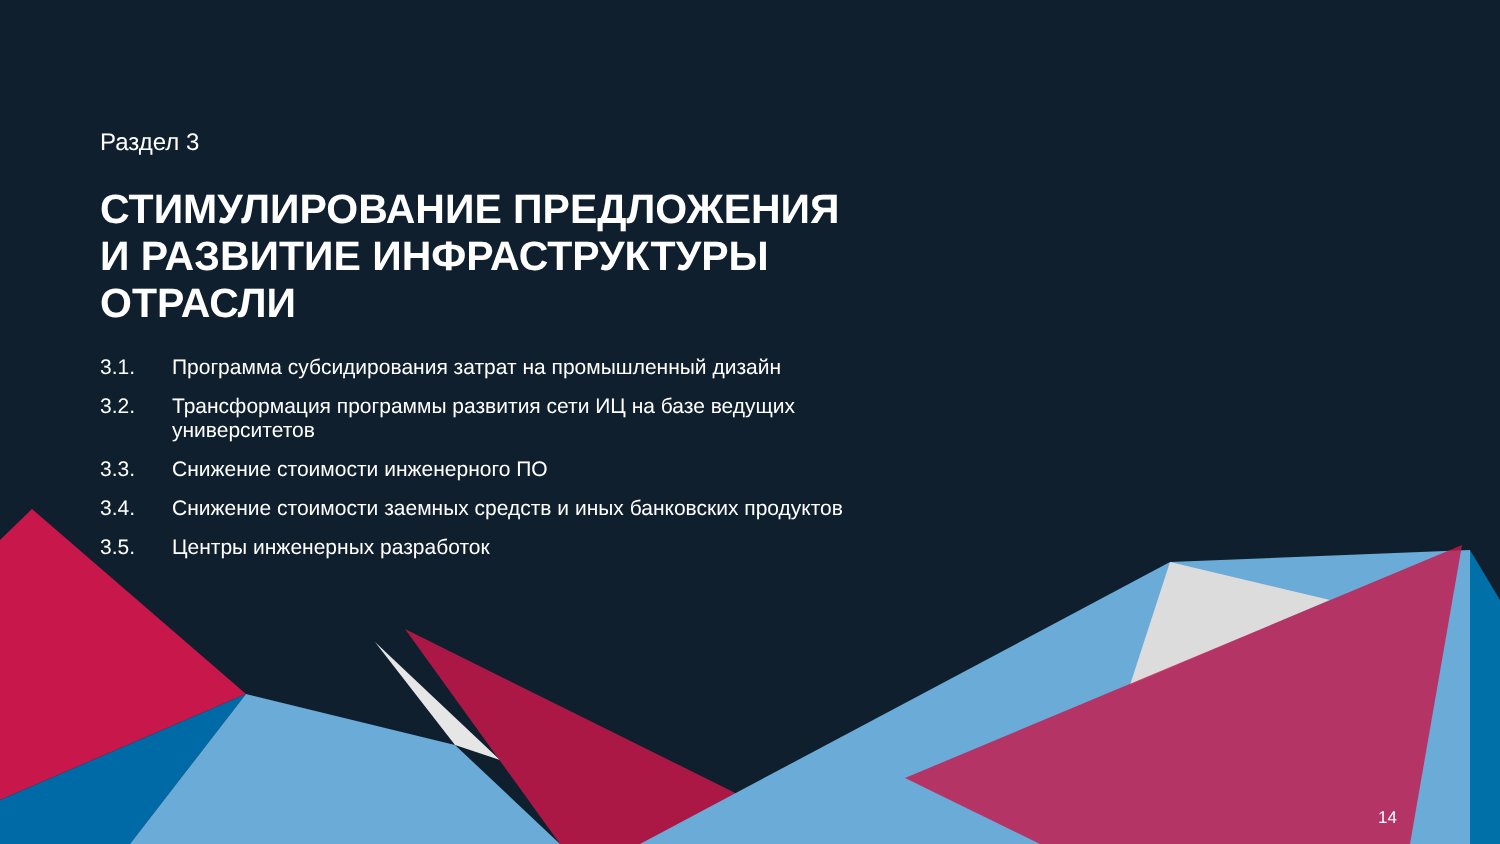Раздел 3
СТИМУЛИРОВАНИЕ ПРЕДЛОЖЕНИЯ И РАЗВИТИЕ ИНФРАСТРУКТУРЫ ОТРАСЛИ
3.1. Программа субсидирования затрат на промышленный дизайн
3.2. Трансформация программы развития сети ИЦ на базе ведущих университетов
3.3. Снижение стоимости инженерного ПО
3.4. Снижение стоимости заемных средств и иных банковских продуктов
3.5. Центры инженерных разработок
14